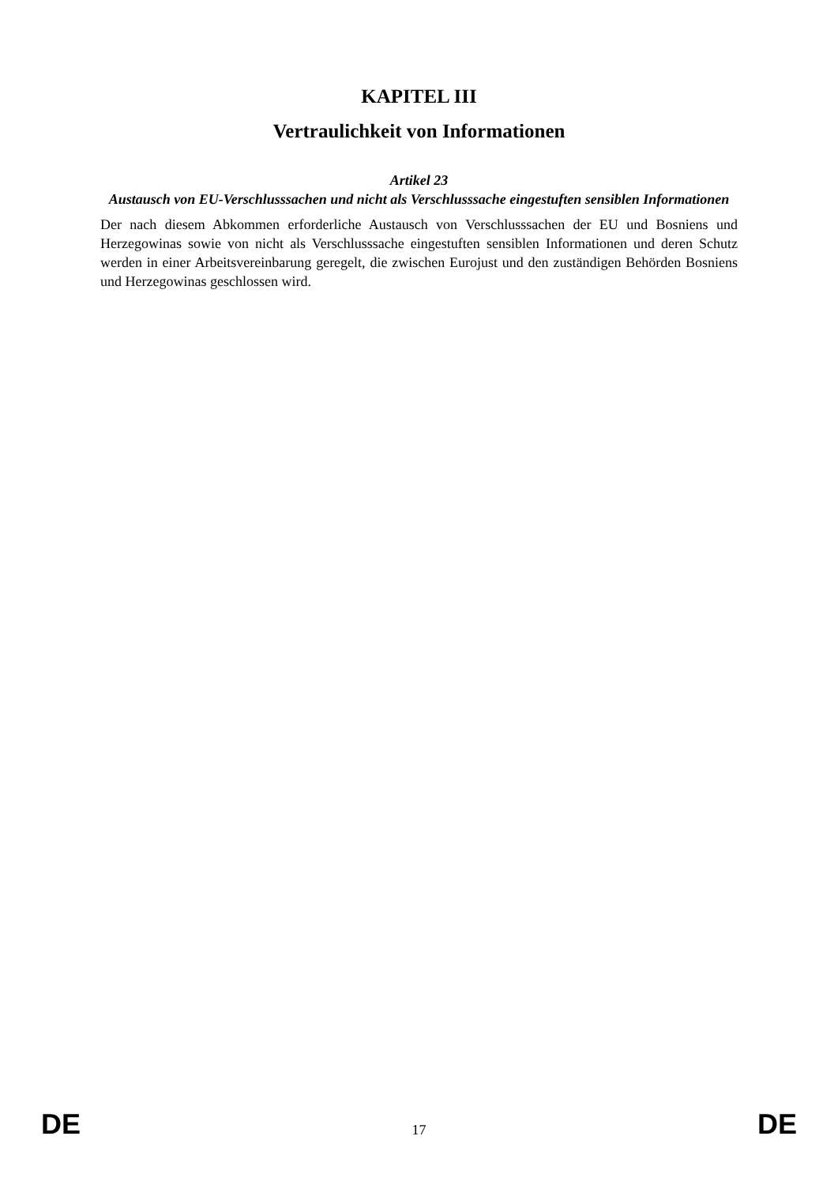KAPITEL III
Vertraulichkeit von Informationen
Artikel 23
Austausch von EU-Verschlusssachen und nicht als Verschlusssache eingestuften sensiblen Informationen
Der nach diesem Abkommen erforderliche Austausch von Verschlusssachen der EU und Bosniens und Herzegowinas sowie von nicht als Verschlusssache eingestuften sensiblen Informationen und deren Schutz werden in einer Arbeitsvereinbarung geregelt, die zwischen Eurojust und den zuständigen Behörden Bosniens und Herzegowinas geschlossen wird.
DE 17 DE